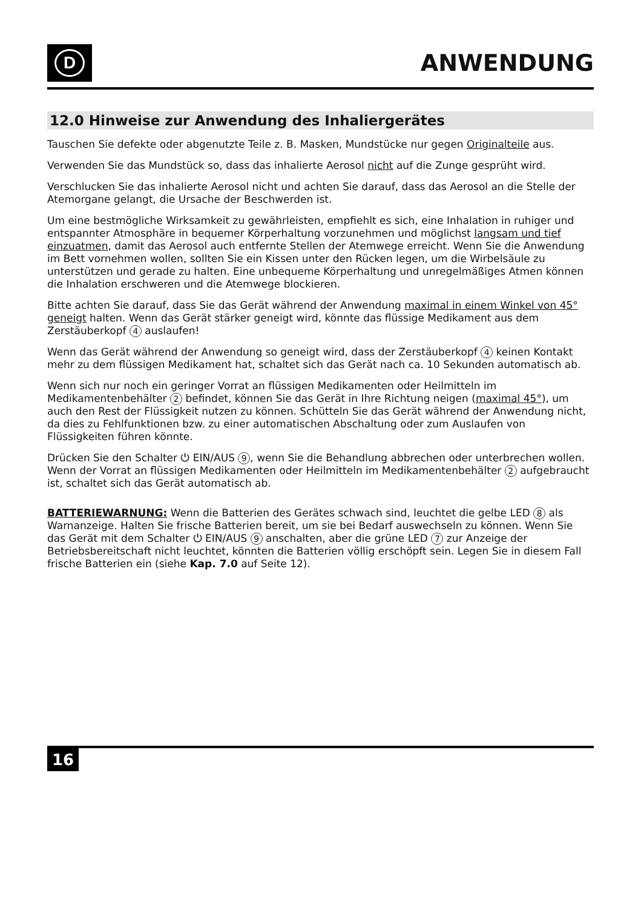D
ANWENDUNG
12.0 Hinweise zur Anwendung des Inhaliergerätes
Tauschen Sie defekte oder abgenutzte Teile z. B. Masken, Mundstücke nur gegen Originalteile aus.
Verwenden Sie das Mundstück so, dass das inhalierte Aerosol nicht auf die Zunge gesprüht wird.
Verschlucken Sie das inhalierte Aerosol nicht und achten Sie darauf, dass das Aerosol an die Stelle der Atemorgane gelangt, die Ursache der Beschwerden ist.
Um eine bestmögliche Wirksamkeit zu gewährleisten, empfiehlt es sich, eine Inhalation in ruhiger und entspannter Atmosphäre in bequemer Körperhaltung vorzunehmen und möglichst langsam und tief einzuatmen, damit das Aerosol auch entfernte Stellen der Atemwege erreicht. Wenn Sie die Anwendung im Bett vornehmen wollen, sollten Sie ein Kissen unter den Rücken legen, um die Wirbelsäule zu unterstützen und gerade zu halten. Eine unbequeme Körperhaltung und unregelmäßiges Atmen können die Inhalation erschweren und die Atemwege blockieren.
Bitte achten Sie darauf, dass Sie das Gerät während der Anwendung maximal in einem Winkel von 45° geneigt halten. Wenn das Gerät stärker geneigt wird, könnte das flüssige Medikament aus dem Zerstäuberkopf 4 auslaufen!
Wenn das Gerät während der Anwendung so geneigt wird, dass der Zerstäuberkopf 4 keinen Kontakt mehr zu dem flüssigen Medikament hat, schaltet sich das Gerät nach ca. 10 Sekunden automatisch ab.
Wenn sich nur noch ein geringer Vorrat an flüssigen Medikamenten oder Heilmitteln im Medikamentenbehälter 2 befindet, können Sie das Gerät in Ihre Richtung neigen (maximal 45°), um auch den Rest der Flüssigkeit nutzen zu können. Schütteln Sie das Gerät während der Anwendung nicht, da dies zu Fehlfunktionen bzw. zu einer automatischen Abschaltung oder zum Auslaufen von Flüssigkeiten führen könnte.
Drücken Sie den Schalter ⏻ EIN/AUS 9, wenn Sie die Behandlung abbrechen oder unterbrechen wollen. Wenn der Vorrat an flüssigen Medikamenten oder Heilmitteln im Medikamentenbehälter 2 aufgebraucht ist, schaltet sich das Gerät automatisch ab.
BATTERIEWARNUNG: Wenn die Batterien des Gerätes schwach sind, leuchtet die gelbe LED 8 als Warnanzeige. Halten Sie frische Batterien bereit, um sie bei Bedarf auswechseln zu können. Wenn Sie das Gerät mit dem Schalter ⏻ EIN/AUS 9 anschalten, aber die grüne LED 7 zur Anzeige der Betriebsbereitschaft nicht leuchtet, könnten die Batterien völlig erschöpft sein. Legen Sie in diesem Fall frische Batterien ein (siehe Kap. 7.0 auf Seite 12).
16